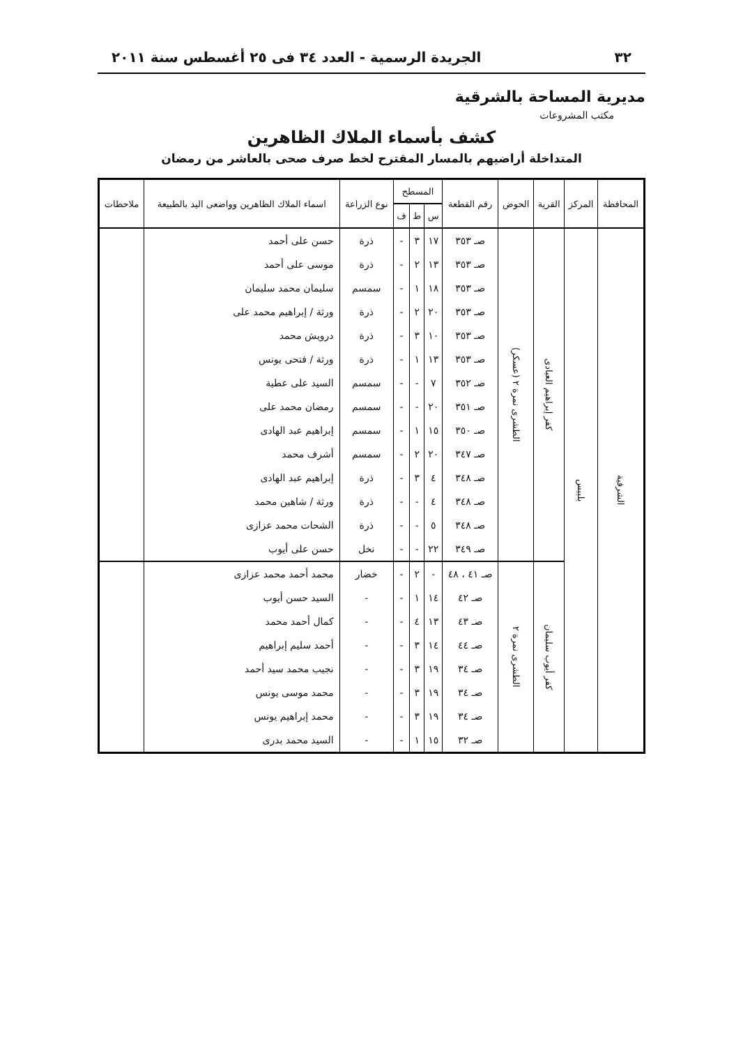٣٢ الجريدة الرسمية - العدد ٣٤ فى ٢٥ أغسطس سنة ٢٠١١
مديرية المساحة بالشرقية
مكتب المشروعات
كشف بأسماء الملاك الظاهرين
المتداخلة أراضيهم بالمسار المقترح لخط صرف صحى بالعاشر من رمضان
| المحافظة | المركز | القرية | الحوض | رقم القطعة | المسطح | | | نوع الزراعة | اسماء الملاك الظاهرين وواضعى اليد بالطبيعة | ملاحظات |
| --- | --- | --- | --- | --- | --- | --- | --- | --- | --- | --- |
| | | | | | س | ط | ف | | | |
| الشرقية | بلبيس | كفر إبراهيم العبادى | الطشرى نمرة ٢ (عسكر) | صـ ٣٥٣ | ١٧ | ٣ | - | ذرة | حسن على أحمد | |
| | | | | صـ ٣٥٣ | ١٣ | ٢ | - | ذرة | موسى على أحمد | |
| | | | | صـ ٣٥٣ | ١٨ | ١ | - | سمسم | سليمان محمد سليمان | |
| | | | | صـ ٣٥٣ | ٢٠ | ٢ | - | ذرة | ورثة / إبراهيم محمد على | |
| | | | | صـ ٣٥٣ | ١٠ | ٣ | - | ذرة | درويش محمد | |
| | | | | صـ ٣٥٣ | ١٣ | ١ | - | ذرة | ورثة / فتحى يونس | |
| | | | | صـ ٣٥٢ | ٧ | - | - | سمسم | السيد على عطية | |
| | | | | صـ ٣٥١ | ٢٠ | - | - | سمسم | رمضان محمد على | |
| | | | | صـ ٣٥٠ | ١٥ | ١ | - | سمسم | إبراهيم عبد الهادى | |
| | | | | صـ ٣٤٧ | ٢٠ | ٢ | - | سمسم | أشرف محمد | |
| | | | | صـ ٣٤٨ | ٤ | ٣ | - | ذرة | إبراهيم عبد الهادى | |
| | | | | صـ ٣٤٨ | ٤ | - | - | ذرة | ورثة / شاهين محمد | |
| | | | | صـ ٣٤٨ | ٥ | - | - | ذرة | الشحات محمد عزازى | |
| | | | | صـ ٣٤٩ | ٢٢ | - | - | نخل | حسن على أيوب | |
| | | كفر أيوب سليمان | الطشرى نمرة ٢ | صـ ٤١ ، ٤٨ | - | ٢ | - | خضار | محمد أحمد محمد عزازى | |
| | | | | صـ ٤٢ | ١٤ | ١ | - | - | السيد حسن أيوب | |
| | | | | صـ ٤٣ | ١٣ | ٤ | - | - | كمال أحمد محمد | |
| | | | | صـ ٤٤ | ١٤ | ٣ | - | - | أحمد سليم إبراهيم | |
| | | | | صـ ٣٤ | ١٩ | ٣ | - | - | نجيب محمد سيد أحمد | |
| | | | | صـ ٣٤ | ١٩ | ٣ | - | - | محمد موسى يونس | |
| | | | | صـ ٣٤ | ١٩ | ٣ | - | - | محمد إبراهيم يونس | |
| | | | | صـ ٣٢ | ١٥ | ١ | - | - | السيد محمد بدرى | |